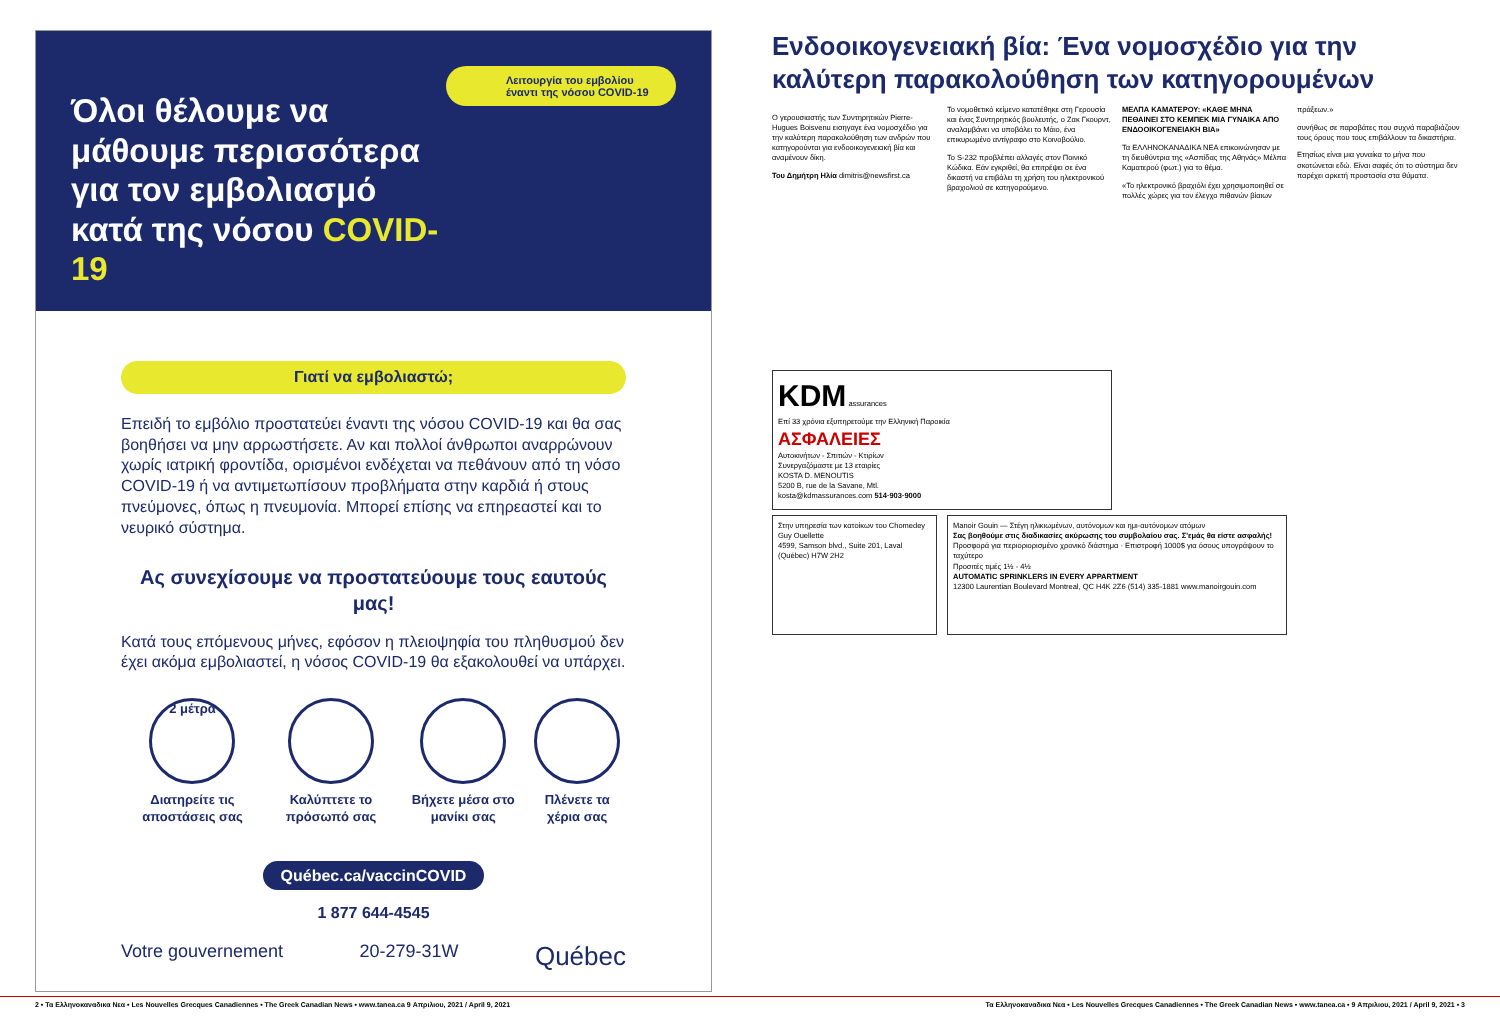Λειτουργία του εμβολίου έναντι της νόσου COVID-19
Όλοι θέλουμε να μάθουμε περισσότερα για τον εμβολιασμό κατά της νόσου COVID-19
Γιατί να εμβολιαστώ;
Επειδή το εμβόλιο προστατεύει έναντι της νόσου COVID-19 και θα σας βοηθήσει να μην αρρωστήσετε. Αν και πολλοί άνθρωποι αναρρώνουν χωρίς ιατρική φροντίδα, ορισμένοι ενδέχεται να πεθάνουν από τη νόσο COVID-19 ή να αντιμετωπίσουν προβλήματα στην καρδιά ή στους πνεύμονες, όπως η πνευμονία. Μπορεί επίσης να επηρεαστεί και το νευρικό σύστημα.
Ας συνεχίσουμε να προστατεύουμε τους εαυτούς μας!
Κατά τους επόμενους μήνες, εφόσον η πλειοψηφία του πληθυσμού δεν έχει ακόμα εμβολιαστεί, η νόσος COVID-19 θα εξακολουθεί να υπάρχει.
2 μέτρα
Διατηρείτε τις αποστάσεις σας
Καλύπτετε το πρόσωπό σας Βήχετε μέσα στο μανίκι σας Πλένετε τα χέρια σας
Québec.ca/vaccinCOVID
1 877 644-4545
Votre gouvernement 20-279-31W Québec
Ενδοοικογενειακή βία: Ένα νομοσχέδιο για την καλύτερη παρακολούθηση των κατηγορουμένων
Ο γερουσιαστής των Συντηρητικών Pierre-Hugues Boisvenu εισηγαγε ένα νομοσχέδιο για την καλύτερη παρακολούθηση των ανδρών που κατηγορούνται για ενδοοικογενειακή βία και αναμένουν δίκη.
Του Δημήτρη Ηλία dimitris@newsfirst.ca
Το νομοθετικό κείμενο κατατέθηκε στη Γερουσία και ένας Συντηρητικός βουλευτής, ο Ζακ Γκουρντ, αναλαμβάνει να υποβάλει το Μάιο, ένα επικυρωμένο αντίγραφο στο Κοινοβούλιο.
Το S-232 προβλέπει αλλαγές στον Ποινικό Κώδικα. Εάν εγκριθεί, θα επιτρέψει σε ένα δικαστή να επιβάλει τη χρήση του ηλεκτρονικού βραχιολιού σε κατηγορούμενο.
ΜΕΛΠΑ ΚΑΜΑΤΕΡΟΥ: «ΚΑΘΕ ΜΗΝΑ ΠΕΘΑΙΝΕΙ ΣΤΟ ΚΕΜΠΕΚ ΜΙΑ ΓΥΝΑΙΚΑ ΑΠΟ ΕΝΔΟΟΙΚΟΓΕΝΕΙΑΚΗ ΒΙΑ»
Τα ΕΛΛΗΝΟΚΑΝΑΔΙΚΑ ΝΕΑ επικοινώνησαν με τη διευθύντρια της «Ασπίδας της Αθηνάς» Μέλπα Καματερού (φωτ.) για το θέμα.
«Το ηλεκτρονικό βραχιόλι έχει χρησιμοποιηθεί σε πολλές χώρες για τον έλεγχο πιθανών βίαιων πράξεων.»
συνήθως σε παραβάτες που συχνά παραβιάζουν τους όρους που τους επιβάλλουν τα δικαστήρια.
Ετησίως είναι μια γυναίκα το μήνα που σκοτώνεται εδώ. Είναι σαφές ότι το σύστημα δεν παρέχει αρκετή προστασία στα θύματα.
KDM assurances
Επί 33 χρόνια εξυπηρετούμε την Ελληνική Παροικία
ΑΣΦΑΛΕΙΕΣ
Αυτοκινήτων - Σπιτιών - Κτιρίων
Συνεργαζόμαστε με 13 εταιρίες
KOSTA D. MENOUTIS
5200 B, rue de la Savane, Mtl.
kosta@kdmassurances.com 514·903·9000
Στην υπηρεσία των κατοίκων του Chomedey
Guy Ouellette
4599, Samson blvd., Suite 201, Laval (Québec) H7W 2H2
Manoir Gouin — Στέγη ηλικιωμένων, αυτόνομων και ημι-αυτόνομων ατόμων
Σας βοηθούμε στις διαδικασίες ακύρωσης του συμβολαίου σας. Σ'εμάς θα είστε ασφαλής!
Προσφορά για περιοριορισμένο χρονικό διάστημα · Επιστροφή 1000$ για όσους υπογράψουν το ταχύτερο
Προσιτές τιμές 1½ - 4½
AUTOMATIC SPRINKLERS IN EVERY APPARTMENT
12300 Laurentian Boulevard Montreal, QC H4K 2Z6 (514) 335-1881 www.manoirgouin.com
2 • Τα Ελληνοκαναδικα Νεα • Les Nouvelles Grecques Canadiennes • The Greek Canadian News • www.tanea.ca 9 Απριλιου, 2021 / April 9, 2021 Τα Ελληνοκαναδικα Νεα • Les Nouvelles Grecques Canadiennes • The Greek Canadian News • www.tanea.ca • 9 Απριλιου, 2021 / April 9, 2021 • 3